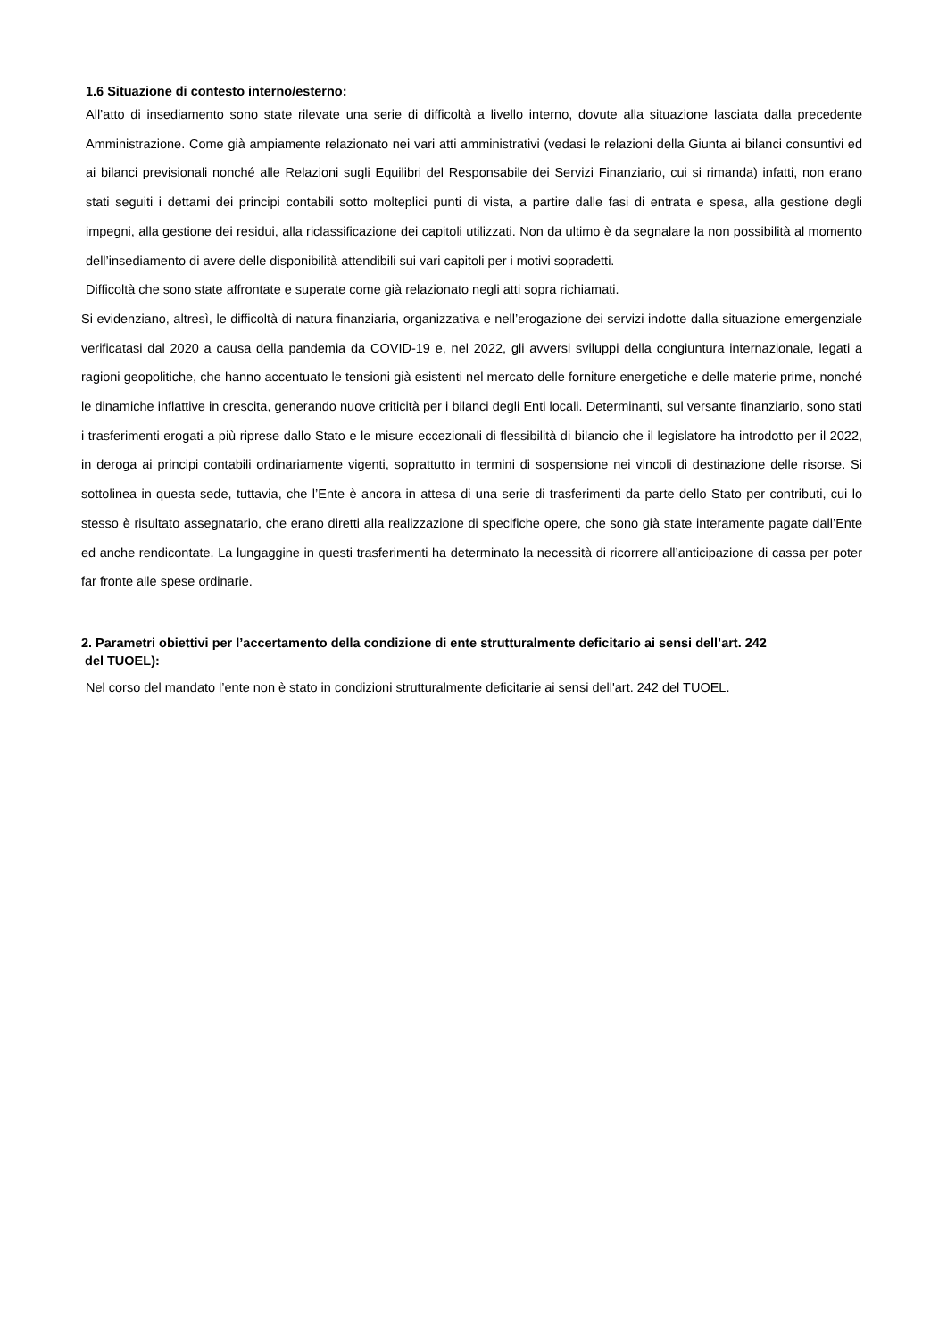1.6 Situazione di contesto interno/esterno:
All’atto di insediamento sono state rilevate una serie di difficoltà a livello interno, dovute alla situazione lasciata dalla precedente Amministrazione. Come già ampiamente relazionato nei vari atti amministrativi (vedasi le relazioni della Giunta ai bilanci consuntivi ed ai bilanci previsionali nonché alle Relazioni sugli Equilibri del Responsabile dei Servizi Finanziario, cui si rimanda) infatti, non erano stati seguiti i dettami dei principi contabili sotto molteplici punti di vista, a partire dalle fasi di entrata e spesa, alla gestione degli impegni, alla gestione dei residui, alla riclassificazione dei capitoli utilizzati. Non da ultimo è da segnalare la non possibilità al momento dell’insediamento di avere delle disponibilità attendibili sui vari capitoli per i motivi sopradetti.
Difficoltà che sono state affrontate e superate come già relazionato negli atti sopra richiamati.
Si evidenziano, altresì, le difficoltà di natura finanziaria, organizzativa e nell’erogazione dei servizi indotte dalla situazione emergenziale verificatasi dal 2020 a causa della pandemia da COVID-19 e, nel 2022, gli avversi sviluppi della congiuntura internazionale, legati a ragioni geopolitiche, che hanno accentuato le tensioni già esistenti nel mercato delle forniture energetiche e delle materie prime, nonché le dinamiche inflattive in crescita, generando nuove criticità per i bilanci degli Enti locali. Determinanti, sul versante finanziario, sono stati i trasferimenti erogati a più riprese dallo Stato e le misure eccezionali di flessibilità di bilancio che il legislatore ha introdotto per il 2022, in deroga ai principi contabili ordinariamente vigenti, soprattutto in termini di sospensione nei vincoli di destinazione delle risorse. Si sottolinea in questa sede, tuttavia, che l’Ente è ancora in attesa di una serie di trasferimenti da parte dello Stato per contributi, cui lo stesso è risultato assegnatario, che erano diretti alla realizzazione di specifiche opere, che sono già state interamente pagate dall’Ente ed anche rendicontate. La lungaggine in questi trasferimenti ha determinato la necessità di ricorrere all’anticipazione di cassa per poter far fronte alle spese ordinarie.
2. Parametri obiettivi per l’accertamento della condizione di ente strutturalmente deficitario ai sensi dell’art. 242
del TUOEL):
Nel corso del mandato l’ente non è stato in condizioni strutturalmente deficitarie ai sensi dell'art. 242 del TUOEL.